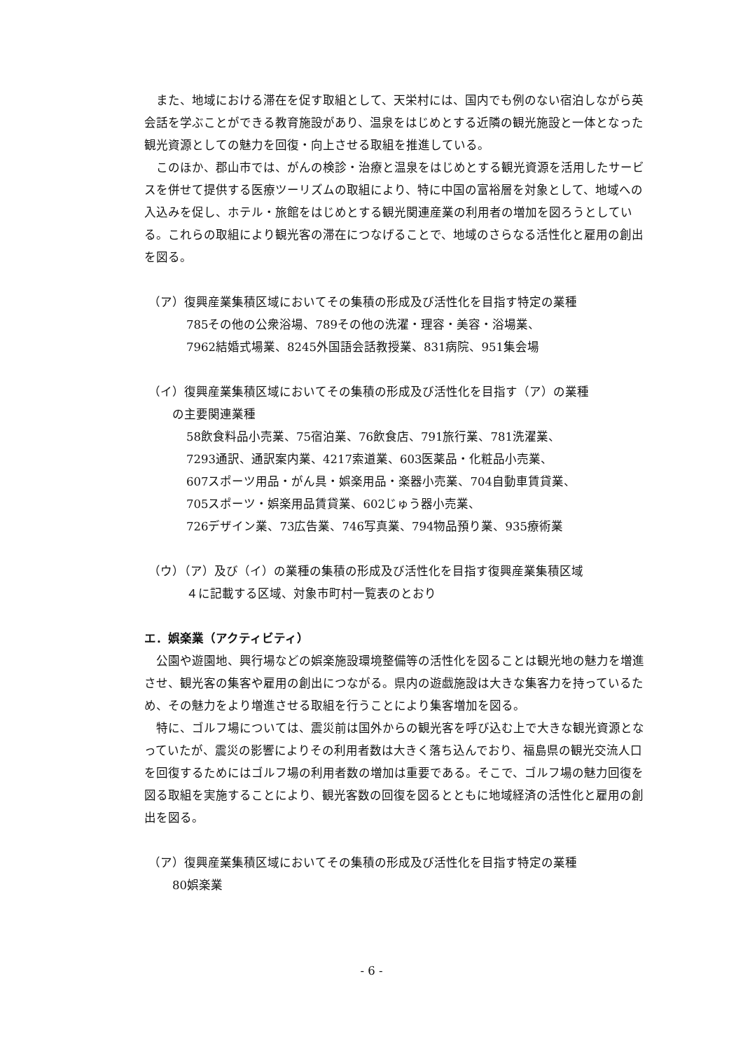また、地域における滞在を促す取組として、天栄村には、国内でも例のない宿泊しながら英会話を学ぶことができる教育施設があり、温泉をはじめとする近隣の観光施設と一体となった観光資源としての魅力を回復・向上させる取組を推進している。
このほか、郡山市では、がんの検診・治療と温泉をはじめとする観光資源を活用したサービスを併せて提供する医療ツーリズムの取組により、特に中国の富裕層を対象として、地域への入込みを促し、ホテル・旅館をはじめとする観光関連産業の利用者の増加を図ろうとしている。これらの取組により観光客の滞在につなげることで、地域のさらなる活性化と雇用の創出を図る。
（ア）復興産業集積区域においてその集積の形成及び活性化を目指す特定の業種
785その他の公衆浴場、789その他の洗濯・理容・美容・浴場業、
7962結婚式場業、8245外国語会話教授業、831病院、951集会場
（イ）復興産業集積区域においてその集積の形成及び活性化を目指す（ア）の業種
の主要関連業種
58飲食料品小売業、75宿泊業、76飲食店、791旅行業、781洗濯業、
7293通訳、通訳案内業、4217索道業、603医薬品・化粧品小売業、
607スポーツ用品・がん具・娯楽用品・楽器小売業、704自動車賃貸業、
705スポーツ・娯楽用品賃貸業、602じゅう器小売業、
726デザイン業、73広告業、746写真業、794物品預り業、935療術業
（ウ）（ア）及び（イ）の業種の集積の形成及び活性化を目指す復興産業集積区域
４に記載する区域、対象市町村一覧表のとおり
エ．娯楽業（アクティビティ）
公園や遊園地、興行場などの娯楽施設環境整備等の活性化を図ることは観光地の魅力を増進させ、観光客の集客や雇用の創出につながる。県内の遊戯施設は大きな集客力を持っているため、その魅力をより増進させる取組を行うことにより集客増加を図る。
特に、ゴルフ場については、震災前は国外からの観光客を呼び込む上で大きな観光資源となっていたが、震災の影響によりその利用者数は大きく落ち込んでおり、福島県の観光交流人口を回復するためにはゴルフ場の利用者数の増加は重要である。そこで、ゴルフ場の魅力回復を図る取組を実施することにより、観光客数の回復を図るとともに地域経済の活性化と雇用の創出を図る。
（ア）復興産業集積区域においてその集積の形成及び活性化を目指す特定の業種
80娯楽業
- 6 -